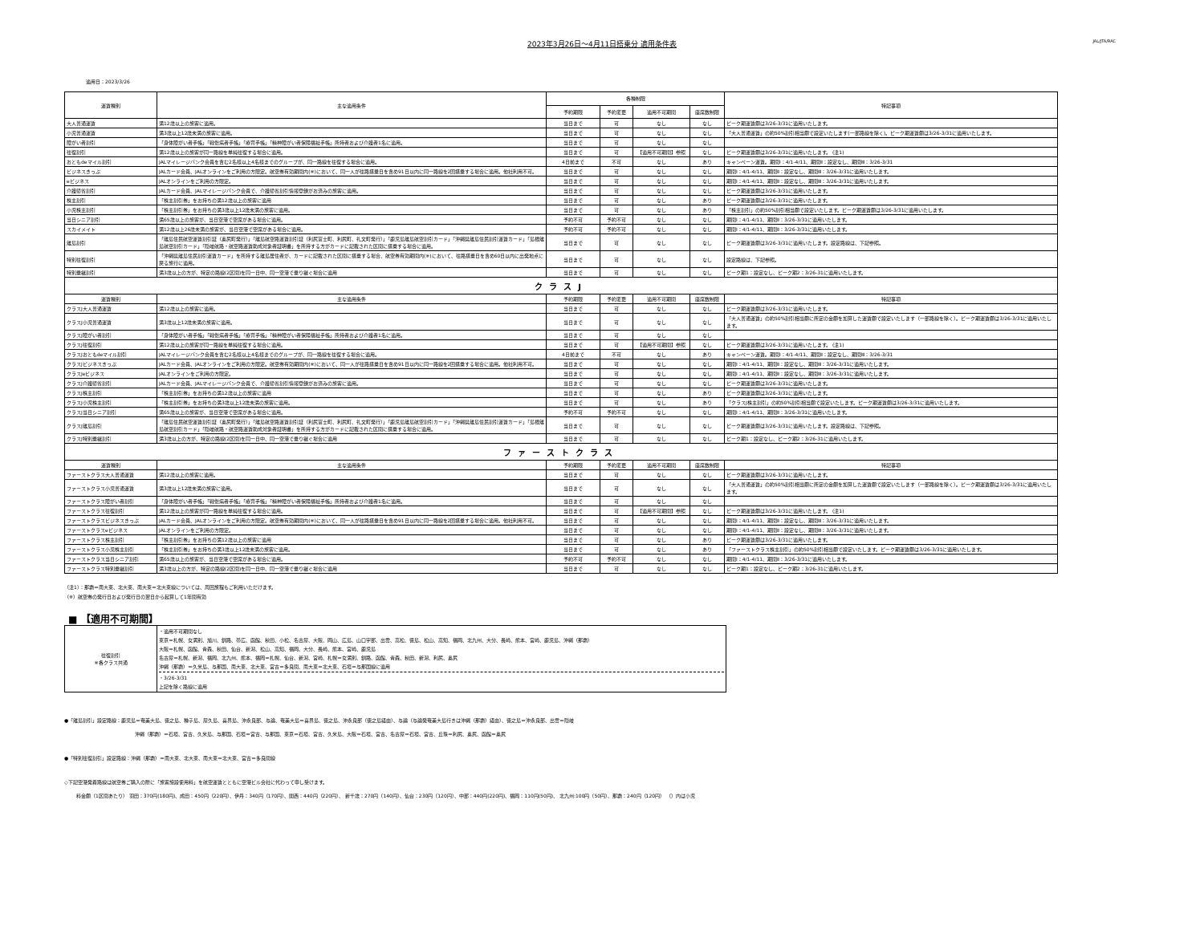2023年3月26日～4月11日搭乗分 適用条件表
JAL/JTA/RAC
適用日：2023/3/26
| 運賃種別 | 主な適用条件 | 各種制限 | | | | 特記事項 |
| --- | --- | --- | --- | --- | --- | --- |
| | | 予約期限 | 予約変更 | 適用不可期間 | 座席数制限 | |
| 大人普通運賃 | 満12歳以上の旅客に適用。 | 当日まで | 可 | なし | なし | ピーク期運賃額は3/26-3/31に適用いたします。 |
| 小児普通運賃 | 満3歳以上12歳未満の旅客に適用。 | 当日まで | 可 | なし | なし | 「大人普通運賃」の約50%割引相当額で設定いたします(一部路線を除く)。ピーク期運賃額は3/26-3/31に適用いたします。 |
| 障がい者割引 | 「身体障がい者手帳」「戦傷病者手帳」「療育手帳」「精神障がい者保険福祉手帳」所持者および介護者1名に適用。 | 当日まで | 可 | なし | なし | |
| 往復割引 | 満12歳以上の旅客が同一路線を単純往復する場合に適用。 | 当日まで | 可 | 【適用不可期間】参照 | なし | ピーク期運賃額は3/26-3/31に適用いたします。 (注1) |
| おともdeマイル割引 | JALマイレージバンク会員を含む2名様以上4名様までのグループが、同一路線を往復する場合に適用。 | 4日前まで | 不可 | なし | あり | キャンペーン運賃。期間Ⅰ：4/1-4/11、期間Ⅱ：設定なし、期間Ⅲ：3/26-3/31 |
| ビジネスきっぷ | JALカード会員、JALオンラインをご利用の方限定。航空券有効期間内(※)において、同一人が往路搭乗日を含め91日以内に同一路線を2回搭乗する場合に適用。他社利用不可。 | 当日まで | 可 | なし | なし | 期間Ⅰ：4/1-4/11、期間Ⅱ：設定なし、期間Ⅲ：3/26-3/31に適用いたします。 |
| eビジネス | JALオンラインをご利用の方限定。 | 当日まで | 可 | なし | なし | 期間Ⅰ：4/1-4/11、期間Ⅱ：設定なし、期間Ⅲ：3/26-3/31に適用いたします。 |
| 介護帰省割引 | JALカード会員、JALマイレージバンク会員で、介護帰省割引情報登録がお済みの旅客に適用。 | 当日まで | 可 | なし | なし | ピーク期運賃額は3/26-3/31に適用いたします。 |
| 株主割引 | 「株主割引券」をお持ちの満12歳以上の旅客に適用 | 当日まで | 可 | なし | あり | ピーク期運賃額は3/26-3/31に適用いたします。 |
| 小児株主割引 | 「株主割引券」をお持ちの満3歳以上12歳未満の旅客に適用。 | 当日まで | 可 | なし | あり | 「株主割引」の約50%割引相当額で設定いたします。ピーク期運賃額は3/26-3/31に適用いたします。 |
| 当日シニア割引 | 満65歳以上の旅客が、当日空港で空席がある場合に適用。 | 予約不可 | 予約不可 | なし | なし | 期間Ⅰ：4/1-4/11、期間Ⅱ：3/26-3/31に適用いたします。 |
| スカイメイト | 満12歳以上26歳未満の旅客が、当日空港で空席がある場合に適用。 | 予約不可 | 予約不可 | なし | なし | 期間Ⅰ：4/1-4/11、期間Ⅱ：3/26-3/31に適用いたします。 |
| 離島割引 | 「離島住民航空運賃割引証（奥尻町発行）」「離島航空路運賃割引証（利尻富士町、利尻町、礼文町発行）」「鹿児島離島航空割引カード」「沖縄県離島住民割引運賃カード」「島根離島航空割引カード」「隠岐航路・航空路運賃助成対象者証明書」を所持する方がカードに記載された区間に搭乗する場合に適用。 | 当日まで | 可 | なし | なし | ピーク期運賃額は3/26-3/31に適用いたします。設定路線は、下記参照。 |
| 特別往復割引 | 「沖縄県離島住民割引運賃カード」を所持する離島居住者が、カードに記載された区間に搭乗する場合、航空券有効期間内(※)において、往路搭乗日を含め60日以内に出発地点に戻る旅行に適用。 | 当日まで | 可 | なし | なし | 設定路線は、下記参照。 |
| 特別乗継割引 | 満3歳以上の方が、特定の路線(2区間)を同一日中、同一空港で乗り継ぐ場合に適用 | 当日まで | 可 | なし | なし | ピーク期1：設定なし、ピーク期2：3/26-31に適用いたします。 |
| クラスJ | | | | | | |
| 運賃種別 | 主な適用条件 | 予約期限 | 予約変更 | 適用不可期間 | 座席数制限 | 特記事項 |
| クラスJ大人普通運賃 | 満12歳以上の旅客に適用。 | 当日まで | 可 | なし | なし | ピーク期運賃額は3/26-3/31に適用いたします。 |
| クラスJ小児普通運賃 | 満3歳以上12歳未満の旅客に適用。 | 当日まで | 可 | なし | なし | 「大人普通運賃」の約50%割引相当額に所定の金額を加算した運賃額で設定いたします（一部路線を除く）。ピーク期運賃額は3/26-3/31に適用いたします。 |
| クラスJ障がい者割引 | 「身体障がい者手帳」「戦傷病者手帳」「療育手帳」「精神障がい者保険福祉手帳」所持者および介護者1名に適用。 | 当日まで | 可 | なし | なし | |
| クラスJ往復割引 | 満12歳以上の旅客が同一路線を単純往復する場合に適用。 | 当日まで | 可 | 【適用不可期間】参照 | なし | ピーク期運賃額は3/26-3/31に適用いたします。 (注1) |
| クラスJおともdeマイル割引 | JALマイレージバンク会員を含む2名様以上4名様までのグループが、同一路線を往復する場合に適用。 | 4日前まで | 不可 | なし | あり | キャンペーン運賃。期間Ⅰ：4/1-4/11、期間Ⅱ：設定なし、期間Ⅲ：3/26-3/31 |
| クラスJビジネスきっぷ | JALカード会員、JALオンラインをご利用の方限定。航空券有効期間内(※)において、同一人が往路搭乗日を含め91日以内に同一路線を2回搭乗する場合に適用。他社利用不可。 | 当日まで | 可 | なし | なし | 期間Ⅰ：4/1-4/11、期間Ⅱ：設定なし、期間Ⅲ：3/26-3/31に適用いたします。 |
| クラスJeビジネス | JALオンラインをご利用の方限定。 | 当日まで | 可 | なし | なし | 期間Ⅰ：4/1-4/11、期間Ⅱ：設定なし、期間Ⅲ：3/26-3/31に適用いたします。 |
| クラスJ介護帰省割引 | JALカード会員、JALマイレージバンク会員で、介護帰省割引情報登録がお済みの旅客に適用。 | 当日まで | 可 | なし | なし | ピーク期運賃額は3/26-3/31に適用いたします。 |
| クラスJ株主割引 | 「株主割引券」をお持ちの満12歳以上の旅客に適用 | 当日まで | 可 | なし | あり | ピーク期運賃額は3/26-3/31に適用いたします。 |
| クラスJ小児株主割引 | 「株主割引券」をお持ちの満3歳以上12歳未満の旅客に適用。 | 当日まで | 可 | なし | あり | 「クラスJ株主割引」の約50%割引相当額で設定いたします。ピーク期運賃額は3/26-3/31に適用いたします。 |
| クラスJ当日シニア割引 | 満65歳以上の旅客が、当日空港で空席がある場合に適用。 | 予約不可 | 予約不可 | なし | なし | 期間Ⅰ：4/1-4/11、期間Ⅱ：3/26-3/31に適用いたします。 |
| クラスJ離島割引 | 「離島住民航空運賃割引証（奥尻町発行）」「離島航空路運賃割引証（利尻富士町、利尻町、礼文町発行）」「鹿児島離島航空割引カード」「沖縄県離島住民割引運賃カード」「島根離島航空割引カード」「隠岐航路・航空路運賃助成対象者証明書」を所持する方がカードに記載された区間に搭乗する場合に適用。 | 当日まで | 可 | なし | なし | ピーク期運賃額は3/26-3/31に適用いたします。設定路線は、下記参照。 |
| クラスJ特別乗継割引 | 満3歳以上の方が、特定の路線(2区間)を同一日中、同一空港で乗り継ぐ場合に適用 | 当日まで | 可 | なし | なし | ピーク期1：設定なし、ピーク期2：3/26-31に適用いたします。 |
| ファーストクラス | | | | | | |
| 運賃種別 | 主な適用条件 | 予約期限 | 予約変更 | 適用不可期間 | 座席数制限 | 特記事項 |
| ファーストクラス大人普通運賃 | 満12歳以上の旅客に適用。 | 当日まで | 可 | なし | なし | ピーク期運賃額は3/26-3/31に適用いたします。 |
| ファーストクラス小児普通運賃 | 満3歳以上12歳未満の旅客に適用。 | 当日まで | 可 | なし | なし | 「大人普通運賃」の約50%割引相当額に所定の金額を加算した運賃額で設定いたします（一部路線を除く）。ピーク期運賃額は3/26-3/31に適用いたします。 |
| ファーストクラス障がい者割引 | 「身体障がい者手帳」「戦傷病者手帳」「療育手帳」「精神障がい者保険福祉手帳」所持者および介護者1名に適用。 | 当日まで | 可 | なし | なし | |
| ファーストクラス往復割引 | 満12歳以上の旅客が同一路線を単純往復する場合に適用。 | 当日まで | 可 | 【適用不可期間】参照 | なし | ピーク期運賃額は3/26-3/31に適用いたします。 (注1) |
| ファーストクラスビジネスきっぷ | JALカード会員、JALオンラインをご利用の方限定。航空券有効期間内(※)において、同一人が往路搭乗日を含め91日以内に同一路線を2回搭乗する場合に適用。他社利用不可。 | 当日まで | 可 | なし | なし | 期間Ⅰ：4/1-4/11、期間Ⅱ：設定なし、期間Ⅲ：3/26-3/31に適用いたします。 |
| ファーストクラスeビジネス | JALオンラインをご利用の方限定。 | 当日まで | 可 | なし | なし | 期間Ⅰ：4/1-4/11、期間Ⅱ：設定なし、期間Ⅲ：3/26-3/31に適用いたします。 |
| ファーストクラス株主割引 | 「株主割引券」をお持ちの満12歳以上の旅客に適用 | 当日まで | 可 | なし | あり | ピーク期運賃額は3/26-3/31に適用いたします。 |
| ファーストクラス小児株主割引 | 「株主割引券」をお持ちの満3歳以上12歳未満の旅客に適用。 | 当日まで | 可 | なし | あり | 「ファーストクラス株主割引」の約50%割引相当額で設定いたします。ピーク期運賃額は3/26-3/31に適用いたします。 |
| ファーストクラス当日シニア割引 | 満65歳以上の旅客が、当日空港で空席がある場合に適用。 | 予約不可 | 予約不可 | なし | なし | 期間Ⅰ：4/1-4/11、期間Ⅱ：3/26-3/31に適用いたします。 |
| ファーストクラス特別乗継割引 | 満3歳以上の方が、特定の路線(2区間)を同一日中、同一空港で乗り継ぐ場合に適用 | 当日まで | 可 | なし | なし | ピーク期1：設定なし、ピーク期2：3/26-31に適用いたします。 |
（注1）：那覇＝南大東、北大東、南大東＝北大東線については、周回旅程もご利用いただけます。
（※）航空券の発行日および発行日の翌日から起算して1年間有効
■ 【適用不可期間】
| 往復割引 ※各クラス共通 | ・適用不可期間なし 東京＝札幌、女満別、旭川、釧路、帯広、函館、秋田、小松、名古屋、大阪、岡山、広島、山口宇部、出雲、高松、徳島、松山、高知、福岡、北九州、大分、長崎、熊本、宮崎、鹿児島、沖縄（那覇） 大阪＝札幌、函館、青森、秋田、仙台、新潟、松山、高知、福岡、大分、長崎、熊本、宮崎、鹿児島 名古屋＝札幌、新潟、福岡、北九州、熊本、福岡＝札幌、仙台、新潟、宮崎、札幌＝女満別、釧路、函館、青森、秋田、新潟、利尻、奥尻 沖縄（那覇）＝久米島、与那国、南大東、北大東、宮古＝多良間、南大東＝北大東、石垣＝与那国線に適用 ・3/26-3/31 上記を除く路線に適用 |
●「離島割引」設定路線：鹿児島＝奄美大島、徳之島、種子島、屋久島、喜界島、沖永良部、与論、奄美大島＝喜界島、徳之島、沖永良部（徳之島経由）、与論（与論発奄美大島行きは沖縄（那覇）経由）、徳之島＝沖永良部、出雲＝隠岐
沖縄（那覇）＝石垣、宮古、久米島、与那国、石垣＝宮古、与那国、東京＝石垣、宮古、久米島、大阪＝石垣、宮古、名古屋＝石垣、宮古、丘珠＝利尻、奥尻、函館＝奥尻
●「特別往復割引」設定路線：沖縄（那覇）＝南大東、北大東、南大東＝北大東、宮古＝多良間線
◇下記空港発着路線は航空券ご購入の際に「旅客施設使用料」を航空運賃とともに空港ビル会社に代わって申し受けます。
料金額（1区間あたり） 羽田：370円(180円)、成田：450円（220円）、伊丹：340円（170円）、関西：440円（220円）、 新千歳：270円（140円）、仙台：230円（120円）、中部：440円(220円)、福岡：110円(50円)、 北九州:100円（50円）、那覇：240円（120円） （）内は小児